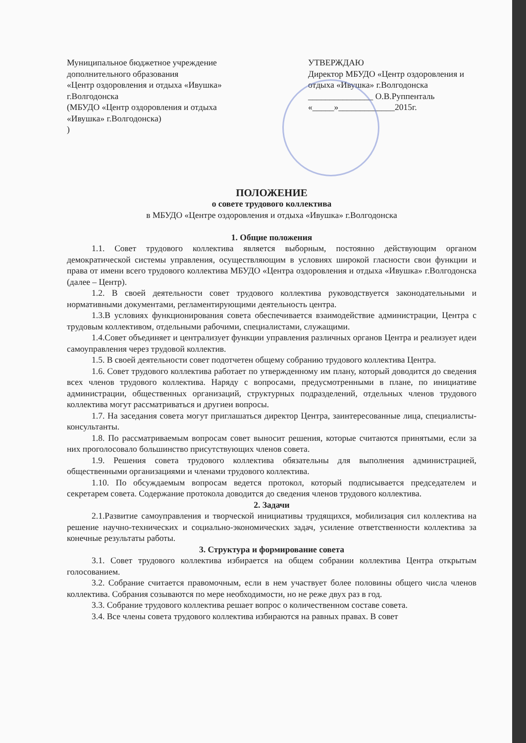Муниципальное бюджетное учреждение
дополнительного образования
«Центр оздоровления и отдыха «Ивушка»
г.Волгодонска
(МБУДО «Центр оздоровления и отдыха
«Ивушка» г.Волгодонска)
)
УТВЕРЖДАЮ
Директор МБУДО «Центр оздоровления и отдыха «Ивушка» г.Волгодонска
_______________ О.В.Руппенталь
«_____»_____________2015г.
ПОЛОЖЕНИЕ
о совете трудового коллектива
в МБУДО «Центре оздоровления и отдыха «Ивушка» г.Волгодонска
1. Общие положения
1.1. Совет трудового коллектива является выборным, постоянно действующим органом демократической системы управления, осуществляющим в условиях широкой гласности свои функции и права от имени всего трудового коллектива МБУДО «Центра оздоровления и отдыха «Ивушка» г.Волгодонска (далее – Центр).
1.2. В своей деятельности совет трудового коллектива руководствуется законодательными и нормативными документами, регламентирующими деятельность центра.
1.3.В условиях функционирования совета обеспечивается взаимодействие администрации, Центра с трудовым коллективом, отдельными рабочими, специалистами, служащими.
1.4.Совет объединяет и централизует функции управления различных органов Центра и реализует идеи самоуправления через трудовой коллектив.
1.5. В своей деятельности совет подотчетен общему собранию трудового коллектива Центра.
1.6. Совет трудового коллектива работает по утвержденному им плану, который доводится до сведения всех членов трудового коллектива. Наряду с вопросами, предусмотренными в плане, по инициативе администрации, общественных организаций, структурных подразделений, отдельных членов трудового коллектива могут рассматриваться и другиеи вопросы.
1.7. На заседания совета могут приглашаться директор Центра, заинтересованные лица, специалисты-консультанты.
1.8. По рассматриваемым вопросам совет выносит решения, которые считаются принятыми, если за них проголосовало большинство присутствующих членов совета.
1.9. Решения совета трудового коллектива обязательны для выполнения администрацией, общественными организациями и членами трудового коллектива.
1.10. По обсуждаемым вопросам ведется протокол, который подписывается председателем и секретарем совета. Содержание протокола доводится до сведения членов трудового коллектива.
2. Задачи
2.1.Развитие самоуправления и творческой инициативы трудящихся, мобилизация сил коллектива на решение научно-технических и социально-экономических задач, усиление ответственности коллектива за конечные результаты работы.
3. Структура и формирование совета
3.1. Совет трудового коллектива избирается на общем собрании коллектива Центра открытым голосованием.
3.2. Собрание считается правомочным, если в нем участвует более половины общего числа членов коллектива. Собрания созываются по мере необходимости, но не реже двух раз в год.
3.3. Собрание трудового коллектива решает вопрос о количественном составе совета.
3.4. Все члены совета трудового коллектива избираются на равных правах. В совет